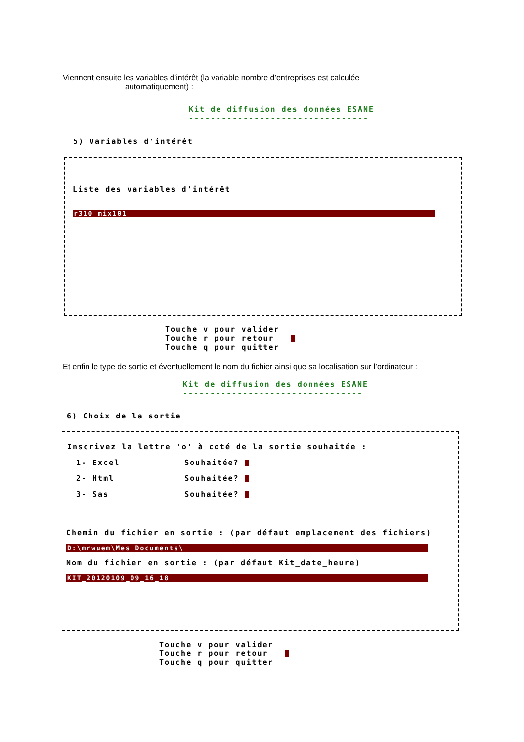Viennent ensuite les variables d’intérêt (la variable nombre d’entreprises est calculée
automatiquement) :
Kit de diffusion des données ESANE
---------------------------------
5) Variables d'intérêt
Liste des variables d'intérêt
r310 mix101
Touche v pour valider
Touche r pour retour
Touche q pour quitter
Et enfin le type de sortie et éventuellement le nom du fichier ainsi que sa localisation sur l’ordinateur :
Kit de diffusion des données ESANE
---------------------------------
6) Choix de la sortie
Inscrivez la lettre 'o' à coté de la sortie souhaitée :
1- Excel Souhaitée?
2- Html Souhaitée?
3- Sas Souhaitée?
Chemin du fichier en sortie : (par défaut emplacement des fichiers)
D:\mrwuem\Mes Documents\
Nom du fichier en sortie : (par défaut Kit_date_heure)
KIT_20120109_09_16_18
Touche v pour valider
Touche r pour retour
Touche q pour quitter